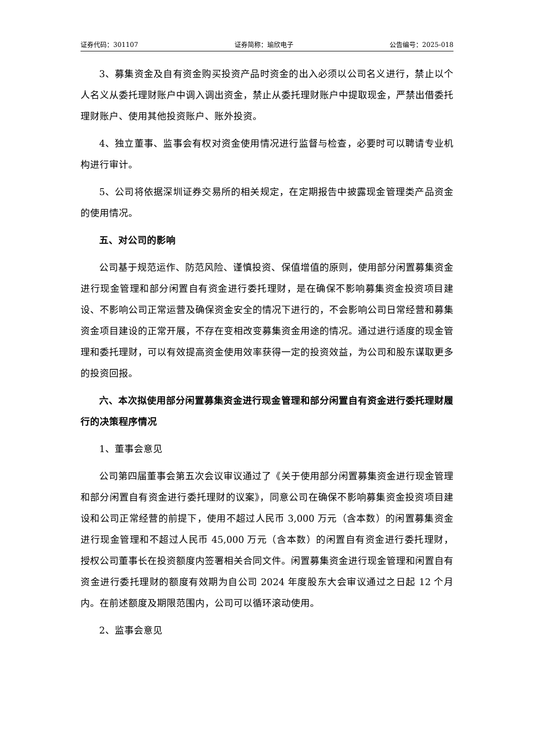证券代码：301107 证券简称：瑜欣电子 公告编号：2025-018
3、募集资金及自有资金购买投资产品时资金的出入必须以公司名义进行，禁止以个人名义从委托理财账户中调入调出资金，禁止从委托理财账户中提取现金，严禁出借委托理财账户、使用其他投资账户、账外投资。
4、独立董事、监事会有权对资金使用情况进行监督与检查，必要时可以聘请专业机构进行审计。
5、公司将依据深圳证券交易所的相关规定，在定期报告中披露现金管理类产品资金的使用情况。
五、对公司的影响
公司基于规范运作、防范风险、谨慎投资、保值增值的原则，使用部分闲置募集资金进行现金管理和部分闲置自有资金进行委托理财，是在确保不影响募集资金投资项目建设、不影响公司正常运营及确保资金安全的情况下进行的，不会影响公司日常经营和募集资金项目建设的正常开展，不存在变相改变募集资金用途的情况。通过进行适度的现金管理和委托理财，可以有效提高资金使用效率获得一定的投资效益，为公司和股东谋取更多的投资回报。
六、本次拟使用部分闲置募集资金进行现金管理和部分闲置自有资金进行委托理财履行的决策程序情况
1、董事会意见
公司第四届董事会第五次会议审议通过了《关于使用部分闲置募集资金进行现金管理和部分闲置自有资金进行委托理财的议案》，同意公司在确保不影响募集资金投资项目建设和公司正常经营的前提下，使用不超过人民币 3,000 万元（含本数）的闲置募集资金进行现金管理和不超过人民币 45,000 万元（含本数）的闲置自有资金进行委托理财，授权公司董事长在投资额度内签署相关合同文件。闲置募集资金进行现金管理和闲置自有资金进行委托理财的额度有效期为自公司 2024 年度股东大会审议通过之日起 12 个月内。在前述额度及期限范围内，公司可以循环滚动使用。
2、监事会意见